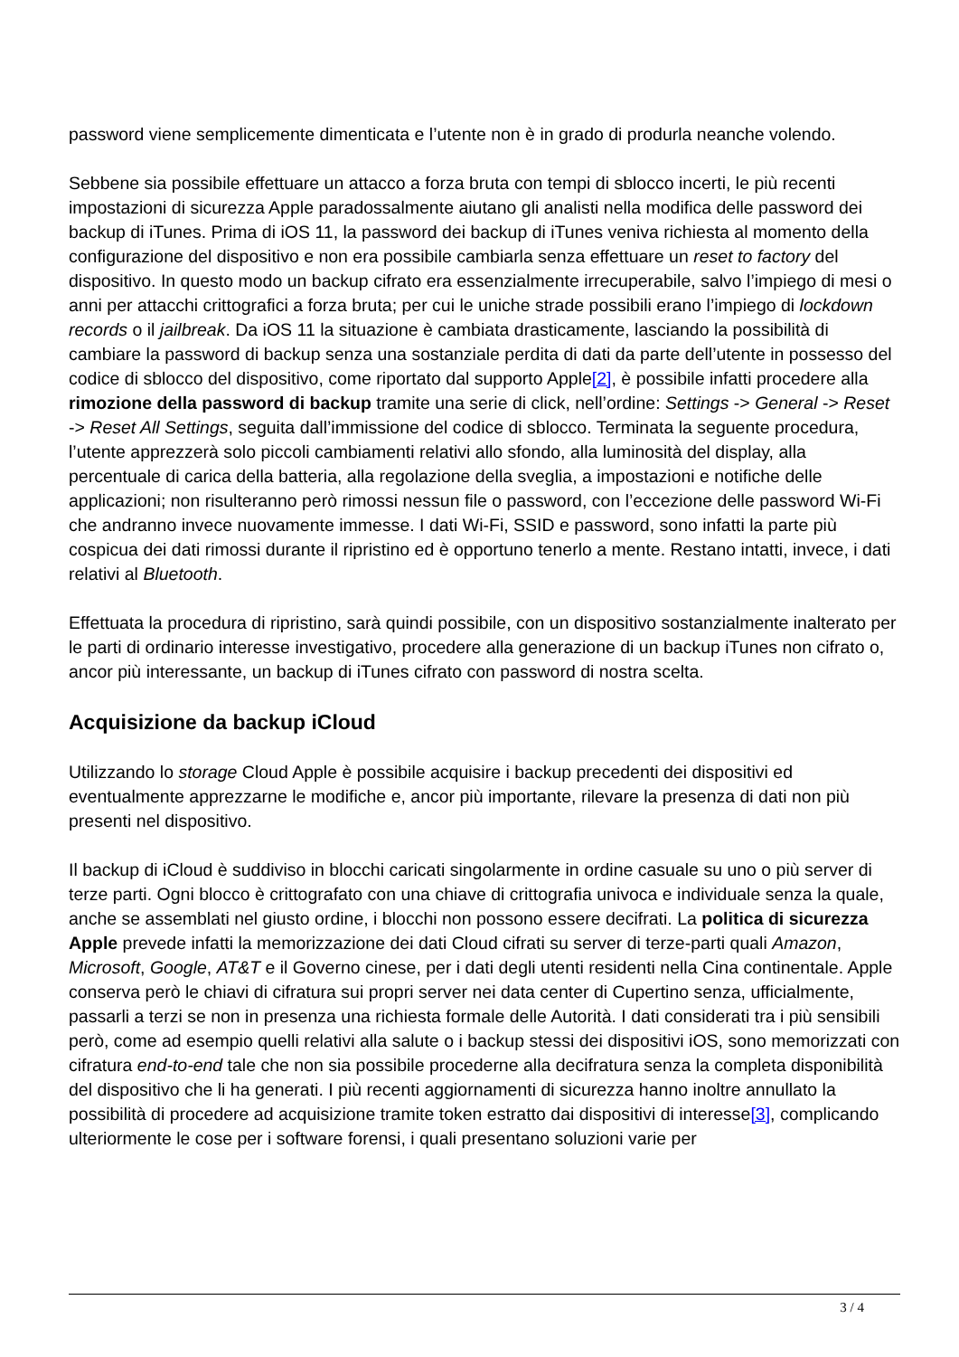password viene semplicemente dimenticata e l’utente non è in grado di produrla neanche volendo.
Sebbene sia possibile effettuare un attacco a forza bruta con tempi di sblocco incerti, le più recenti impostazioni di sicurezza Apple paradossalmente aiutano gli analisti nella modifica delle password dei backup di iTunes. Prima di iOS 11, la password dei backup di iTunes veniva richiesta al momento della configurazione del dispositivo e non era possibile cambiarla senza effettuare un reset to factory del dispositivo. In questo modo un backup cifrato era essenzialmente irrecuperabile, salvo l’impiego di mesi o anni per attacchi crittografici a forza bruta; per cui le uniche strade possibili erano l’impiego di lockdown records o il jailbreak. Da iOS 11 la situazione è cambiata drasticamente, lasciando la possibilità di cambiare la password di backup senza una sostanziale perdita di dati da parte dell’utente in possesso del codice di sblocco del dispositivo, come riportato dal supporto Apple[2], è possibile infatti procedere alla rimozione della password di backup tramite una serie di click, nell’ordine: Settings -> General -> Reset -> Reset All Settings, seguita dall’immissione del codice di sblocco. Terminata la seguente procedura, l’utente apprezzerà solo piccoli cambiamenti relativi allo sfondo, alla luminosità del display, alla percentuale di carica della batteria, alla regolazione della sveglia, a impostazioni e notifiche delle applicazioni; non risulteranno però rimossi nessun file o password, con l’eccezione delle password Wi-Fi che andranno invece nuovamente immesse. I dati Wi-Fi, SSID e password, sono infatti la parte più cospicua dei dati rimossi durante il ripristino ed è opportuno tenerlo a mente. Restano intatti, invece, i dati relativi al Bluetooth.
Effettuata la procedura di ripristino, sarà quindi possibile, con un dispositivo sostanzialmente inalterato per le parti di ordinario interesse investigativo, procedere alla generazione di un backup iTunes non cifrato o, ancor più interessante, un backup di iTunes cifrato con password di nostra scelta.
Acquisizione da backup iCloud
Utilizzando lo storage Cloud Apple è possibile acquisire i backup precedenti dei dispositivi ed eventualmente apprezzarne le modifiche e, ancor più importante, rilevare la presenza di dati non più presenti nel dispositivo.
Il backup di iCloud è suddiviso in blocchi caricati singolarmente in ordine casuale su uno o più server di terze parti. Ogni blocco è crittografato con una chiave di crittografia univoca e individuale senza la quale, anche se assemblati nel giusto ordine, i blocchi non possono essere decifrati. La politica di sicurezza Apple prevede infatti la memorizzazione dei dati Cloud cifrati su server di terze-parti quali Amazon, Microsoft, Google, AT&T e il Governo cinese, per i dati degli utenti residenti nella Cina continentale. Apple conserva però le chiavi di cifratura sui propri server nei data center di Cupertino senza, ufficialmente, passarli a terzi se non in presenza una richiesta formale delle Autorità. I dati considerati tra i più sensibili però, come ad esempio quelli relativi alla salute o i backup stessi dei dispositivi iOS, sono memorizzati con cifratura end-to-end tale che non sia possibile procederne alla decifratura senza la completa disponibilità del dispositivo che li ha generati. I più recenti aggiornamenti di sicurezza hanno inoltre annullato la possibilità di procedere ad acquisizione tramite token estratto dai dispositivi di interesse[3], complicando ulteriormente le cose per i software forensi, i quali presentano soluzioni varie per
3 / 4